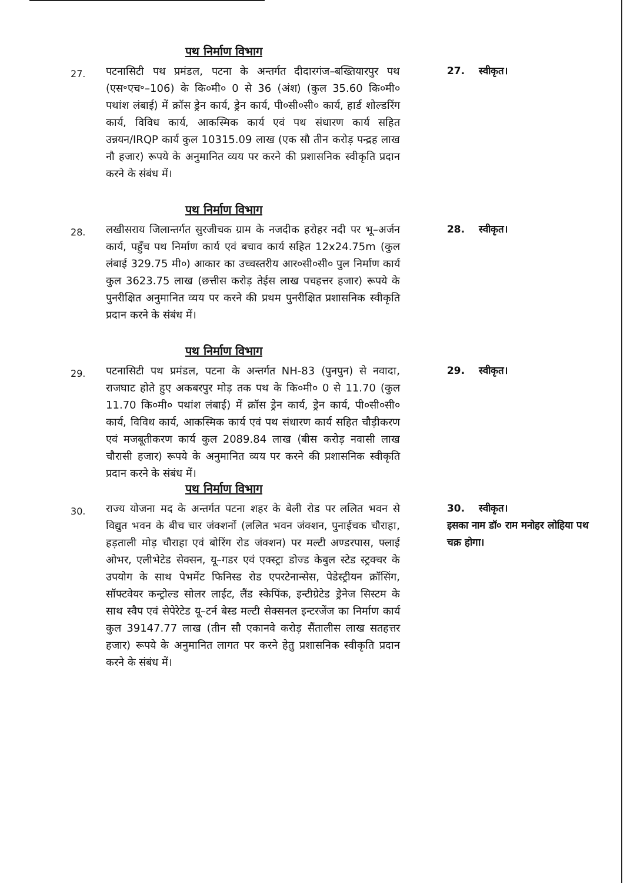पथ निर्माण विभाग
27.
पटनासिटी पथ प्रमंडल, पटना के अन्तर्गत दीदारगंज–बख्तियारपुर पथ (एस॰एच॰–106) के कि०मी० 0 से 36 (अंश) (कुल 35.60 कि०मी० पथांश लंबाई) में क्रॉस ड्रेन कार्य, ड्रेन कार्य, पी०सी०सी० कार्य, हार्ड शोल्डरिंग कार्य, विविध कार्य, आकस्मिक कार्य एवं पथ संधारण कार्य सहित उन्नयन/IRQP कार्य कुल 10315.09 लाख (एक सौ तीन करोड़ पन्द्रह लाख नौ हजार) रूपये के अनुमानित व्यय पर करने की प्रशासनिक स्वीकृति प्रदान करने के संबंध में।
27. स्वीकृत।
पथ निर्माण विभाग
28.
लखीसराय जिलान्तर्गत सुरजीचक ग्राम के नजदीक हरोहर नदी पर भू–अर्जन कार्य, पहुँच पथ निर्माण कार्य एवं बचाव कार्य सहित 12x24.75m (कुल लंबाई 329.75 मी०) आकार का उच्चस्तरीय आर०सी०सी० पुल निर्माण कार्य कुल 3623.75 लाख (छत्तीस करोड़ तेईस लाख पचहत्तर हजार) रूपये के पुनरीक्षित अनुमानित व्यय पर करने की प्रथम पुनरीक्षित प्रशासनिक स्वीकृति प्रदान करने के संबंध में।
28. स्वीकृत।
पथ निर्माण विभाग
29.
पटनासिटी पथ प्रमंडल, पटना के अन्तर्गत NH-83 (पुनपुन) से नवादा, राजघाट होते हुए अकबरपुर मोड़ तक पथ के कि०मी० 0 से 11.70 (कुल 11.70 कि०मी० पथांश लंबाई) में क्रॉस ड्रेन कार्य, ड्रेन कार्य, पी०सी०सी० कार्य, विविध कार्य, आकस्मिक कार्य एवं पथ संधारण कार्य सहित चौड़ीकरण एवं मजबूतीकरण कार्य कुल 2089.84 लाख (बीस करोड़ नवासी लाख चौरासी हजार) रूपये के अनुमानित व्यय पर करने की प्रशासनिक स्वीकृति प्रदान करने के संबंध में।
29. स्वीकृत।
पथ निर्माण विभाग
30.
राज्य योजना मद के अन्तर्गत पटना शहर के बेली रोड पर ललित भवन से विद्युत भवन के बीच चार जंक्शनों (ललित भवन जंक्शन, पुनाईचक चौराहा, हड़ताली मोड़ चौराहा एवं बोरिंग रोड जंक्शन) पर मल्टी अण्डरपास, फ्लाई ओभर, एलीभेटेड सेक्सन, यू–गडर एवं एक्स्ट्रा डोज्ड केबुल स्टेड स्ट्रक्चर के उपयोग के साथ पेभमेंट फिनिस्ड रोड एपरटेनान्सेस, पेडेस्ट्रीयन क्रॉसिंग, सॉफ्टवेयर कन्ट्रोल्ड सोलर लाईट, लैंड स्केपिंक, इन्टीग्रेटेड ड्रेनेज सिस्टम के साथ स्वैप एवं सेपेरेटेड यू–टर्न बेस्ड मल्टी सेक्सनल इन्टरजेंज का निर्माण कार्य कुल 39147.77 लाख (तीन सौ एकानवे करोड़ सैंतालीस लाख सतहत्तर हजार) रूपये के अनुमानित लागत पर करने हेतु प्रशासनिक स्वीकृति प्रदान करने के संबंध में।
30. स्वीकृत।
इसका नाम डॉ० राम मनोहर लोहिया पथ चक्र होगा।